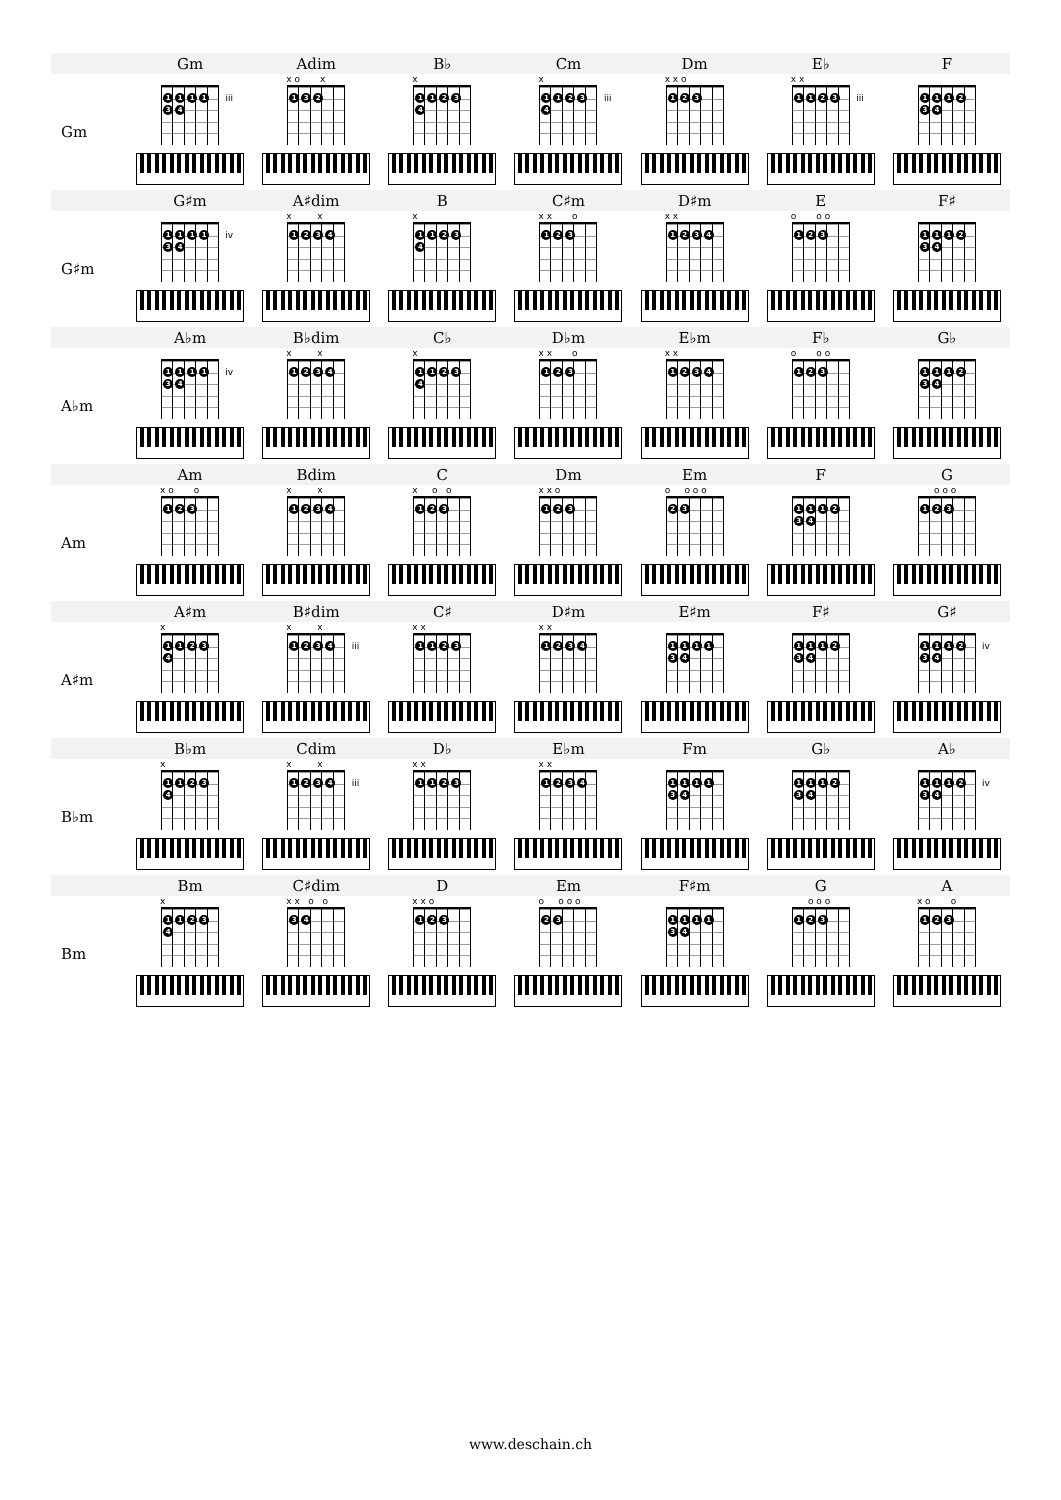| | Gm | Adim | B♭ | Cm | Dm | E♭ | F |
| Gm | 1 1 1 1 3 4 iii | x o x 1 3 2 | x 1 1 2 3 4 | x 1 1 2 3 4 iii | x x o 1 2 3 | x x 1 1 2 3 iii | 1 1 1 2 3 4 |
| | G♯m | A♯dim | B | C♯m | D♯m | E | F♯ |
| G♯m | 1 1 1 1 3 4 iv | x x 1 2 3 4 | x 1 1 2 3 4 | x x o 1 2 3 | x x 1 2 3 4 | o o o 1 2 3 | 1 1 1 2 3 4 |
| | A♭m | B♭dim | C♭ | D♭m | E♭m | F♭ | G♭ |
| A♭m | 1 1 1 1 3 4 iv | x x 1 2 3 4 | x 1 1 2 3 4 | x x o 1 2 3 | x x 1 2 3 4 | o o o 1 2 3 | 1 1 1 2 3 4 |
| | Am | Bdim | C | Dm | Em | F | G |
| Am | x o o 1 2 3 | x x 1 2 3 4 | x o o 1 2 3 | x x o 1 2 3 | o o o o 2 3 | 1 1 1 2 3 4 | o o o 1 2 3 |
| | A♯m | B♯dim | C♯ | D♯m | E♯m | F♯ | G♯ |
| A♯m | x 1 1 2 3 4 | x x 1 2 3 4 iii | x x 1 1 2 3 | x x 1 2 3 4 | 1 1 1 1 3 4 | 1 1 1 2 3 4 | 1 1 1 2 3 4 iv |
| | B♭m | Cdim | D♭ | E♭m | Fm | G♭ | A♭ |
| B♭m | x 1 1 2 3 4 | x x 1 2 3 4 iii | x x 1 1 2 3 | x x 1 2 3 4 | 1 1 1 1 3 4 | 1 1 1 2 3 4 | 1 1 1 2 3 4 iv |
| | Bm | C♯dim | D | Em | F♯m | G | A |
| Bm | x 1 1 2 3 4 | x x o o 3 4 | x x o 1 2 3 | o o o o 2 3 | 1 1 1 1 3 4 | o o o 1 2 3 | x o o 1 2 3 |
www.deschain.ch